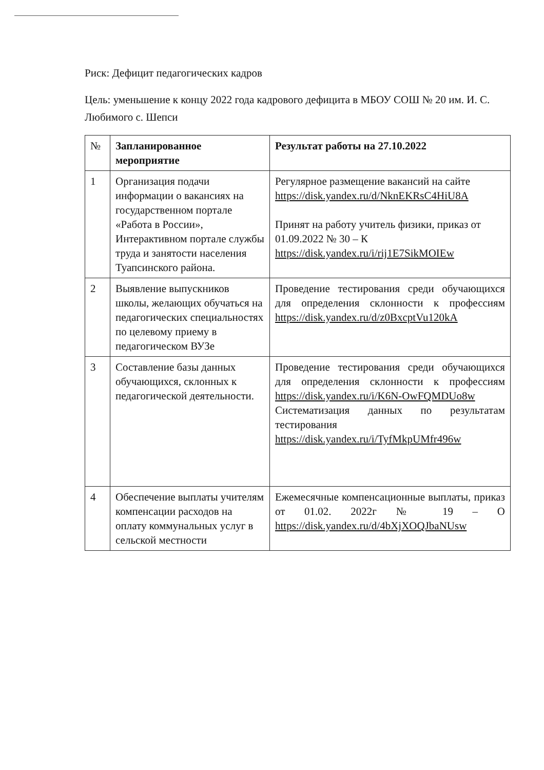Риск: Дефицит педагогических кадров
Цель: уменьшение к концу 2022 года кадрового дефицита в МБОУ СОШ № 20 им. И. С. Любимого с. Шепси
| № | Запланированное мероприятие | Результат работы на 27.10.2022 |
| --- | --- | --- |
| 1 | Организация подачи информации о вакансиях на государственном портале «Работа в России», Интерактивном портале службы труда и занятости населения Туапсинского района. | Регулярное размещение вакансий на сайте https://disk.yandex.ru/d/NknEKRsC4HiU8A Принят на работу учитель физики, приказ от 01.09.2022 № 30 – К https://disk.yandex.ru/i/rij1E7SikMOIEw |
| 2 | Выявление выпускников школы, желающих обучаться на педагогических специальностях по целевому приему в педагогическом ВУЗе | Проведение тестирования среди обучающихся для определения склонности к профессиям https://disk.yandex.ru/d/z0BxcptVu120kA |
| 3 | Составление базы данных обучающихся, склонных к педагогической деятельности. | Проведение тестирования среди обучающихся для определения склонности к профессиям https://disk.yandex.ru/i/K6N-OwFQMDUo8w Систематизация данных по результатам тестирования https://disk.yandex.ru/i/TyfMkpUMfr496w |
| 4 | Обеспечение выплаты учителям компенсации расходов на оплату коммунальных услуг в сельской местности | Ежемесячные компенсационные выплаты, приказ от 01.02. 2022г № 19 – О https://disk.yandex.ru/d/4bXjXOQJbaNUsw |